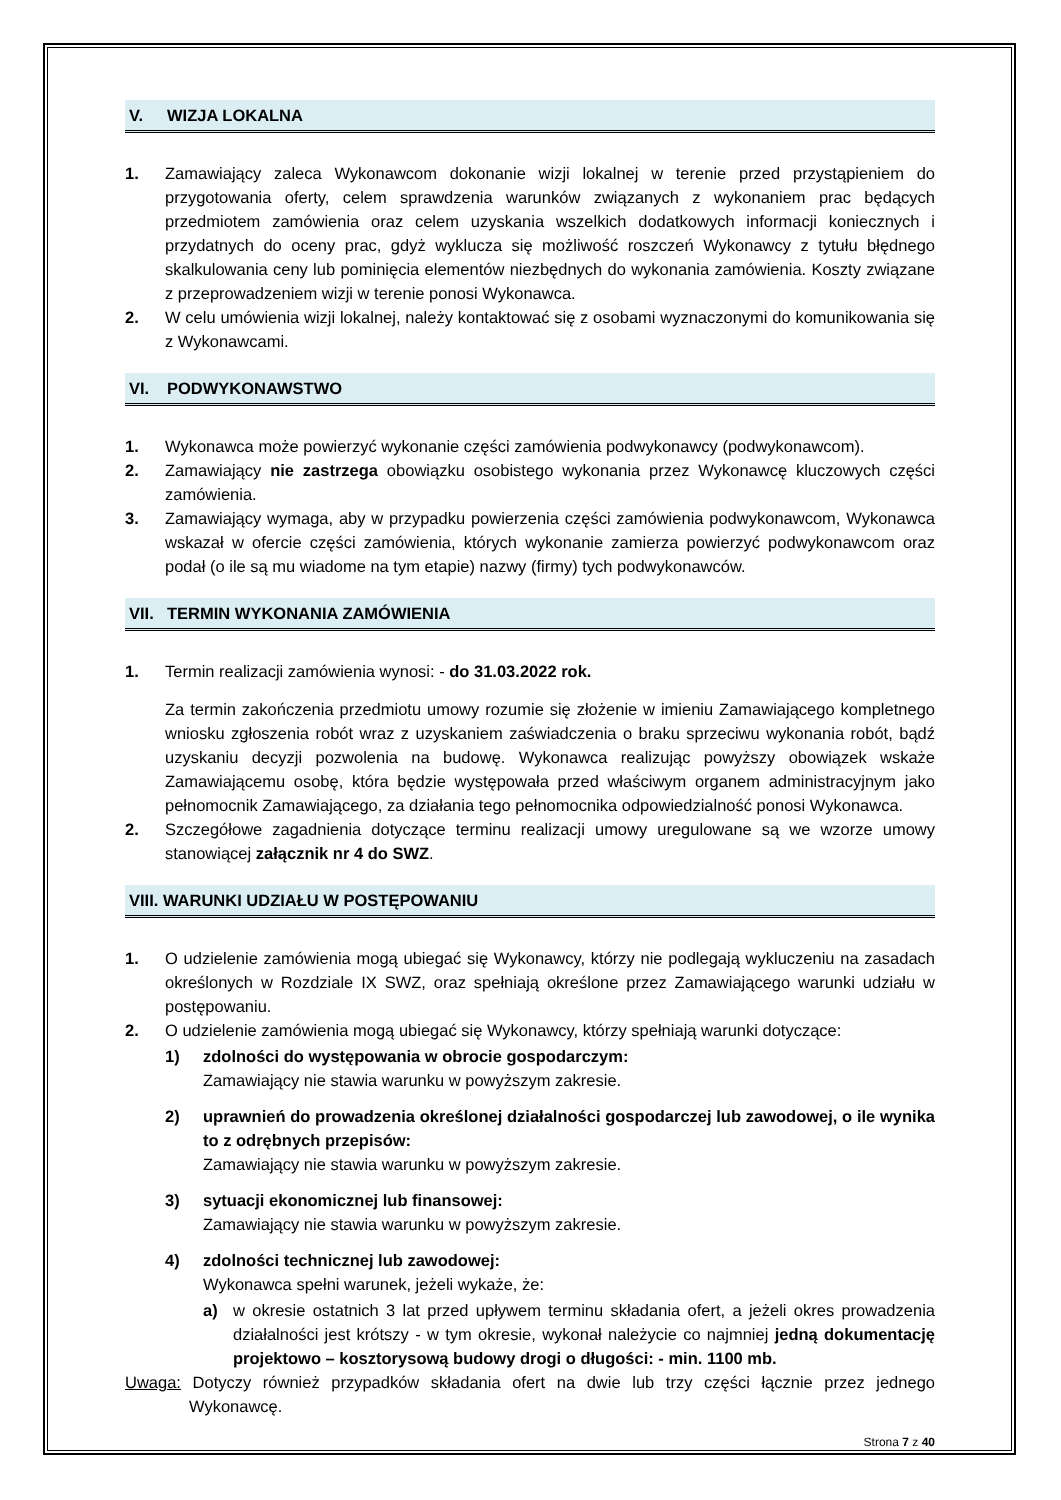V. WIZJA LOKALNA
1. Zamawiający zaleca Wykonawcom dokonanie wizji lokalnej w terenie przed przystąpieniem do przygotowania oferty, celem sprawdzenia warunków związanych z wykonaniem prac będących przedmiotem zamówienia oraz celem uzyskania wszelkich dodatkowych informacji koniecznych i przydatnych do oceny prac, gdyż wyklucza się możliwość roszczeń Wykonawcy z tytułu błędnego skalkulowania ceny lub pominięcia elementów niezbędnych do wykonania zamówienia. Koszty związane z przeprowadzeniem wizji w terenie ponosi Wykonawca.
2. W celu umówienia wizji lokalnej, należy kontaktować się z osobami wyznaczonymi do komunikowania się z Wykonawcami.
VI. PODWYKONAWSTWO
1. Wykonawca może powierzyć wykonanie części zamówienia podwykonawcy (podwykonawcom).
2. Zamawiający nie zastrzega obowiązku osobistego wykonania przez Wykonawcę kluczowych części zamówienia.
3. Zamawiający wymaga, aby w przypadku powierzenia części zamówienia podwykonawcom, Wykonawca wskazał w ofercie części zamówienia, których wykonanie zamierza powierzyć podwykonawcom oraz podał (o ile są mu wiadome na tym etapie) nazwy (firmy) tych podwykonawców.
VII. TERMIN WYKONANIA ZAMÓWIENIA
1. Termin realizacji zamówienia wynosi: - do 31.03.2022 rok.
Za termin zakończenia przedmiotu umowy rozumie się złożenie w imieniu Zamawiającego kompletnego wniosku zgłoszenia robót wraz z uzyskaniem zaświadczenia o braku sprzeciwu wykonania robót, bądź uzyskaniu decyzji pozwolenia na budowę. Wykonawca realizując powyższy obowiązek wskaże Zamawiającemu osobę, która będzie występowała przed właściwym organem administracyjnym jako pełnomocnik Zamawiającego, za działania tego pełnomocnika odpowiedzialność ponosi Wykonawca.
2. Szczegółowe zagadnienia dotyczące terminu realizacji umowy uregulowane są we wzorze umowy stanowiącej załącznik nr 4 do SWZ.
VIII. WARUNKI UDZIAŁU W POSTĘPOWANIU
1. O udzielenie zamówienia mogą ubiegać się Wykonawcy, którzy nie podlegają wykluczeniu na zasadach określonych w Rozdziale IX SWZ, oraz spełniają określone przez Zamawiającego warunki udziału w postępowaniu.
2. O udzielenie zamówienia mogą ubiegać się Wykonawcy, którzy spełniają warunki dotyczące:
1) zdolności do występowania w obrocie gospodarczym:
Zamawiający nie stawia warunku w powyższym zakresie.
2) uprawnień do prowadzenia określonej działalności gospodarczej lub zawodowej, o ile wynika to z odrębnych przepisów:
Zamawiający nie stawia warunku w powyższym zakresie.
3) sytuacji ekonomicznej lub finansowej:
Zamawiający nie stawia warunku w powyższym zakresie.
4) zdolności technicznej lub zawodowej:
Wykonawca spełni warunek, jeżeli wykaże, że:
a) w okresie ostatnich 3 lat przed upływem terminu składania ofert, a jeżeli okres prowadzenia działalności jest krótszy - w tym okresie, wykonał należycie co najmniej jedną dokumentację projektowo – kosztorysową budowy drogi o długości: - min. 1100 mb.
Uwaga: Dotyczy również przypadków składania ofert na dwie lub trzy części łącznie przez jednego Wykonawcę.
Strona 7 z 40